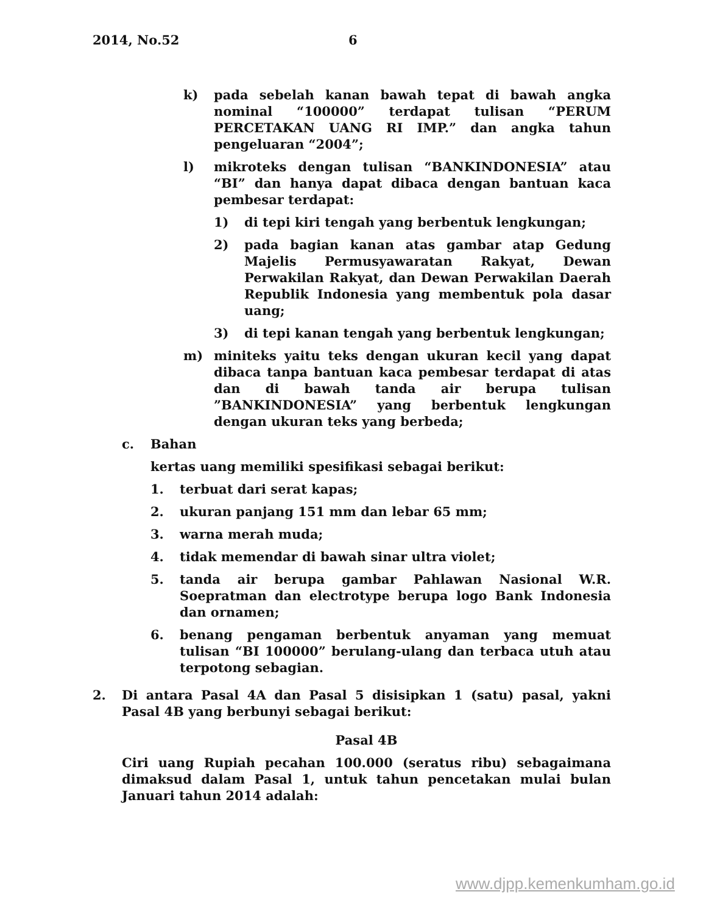2014, No.52 6
k) pada sebelah kanan bawah tepat di bawah angka nominal “100000” terdapat tulisan “PERUM PERCETAKAN UANG RI IMP.” dan angka tahun pengeluaran “2004”;
l) mikroteks dengan tulisan “BANKINDONESIA” atau “BI” dan hanya dapat dibaca dengan bantuan kaca pembesar terdapat:
1) di tepi kiri tengah yang berbentuk lengkungan;
2) pada bagian kanan atas gambar atap Gedung Majelis Permusyawaratan Rakyat, Dewan Perwakilan Rakyat, dan Dewan Perwakilan Daerah Republik Indonesia yang membentuk pola dasar uang;
3) di tepi kanan tengah yang berbentuk lengkungan;
m) miniteks yaitu teks dengan ukuran kecil yang dapat dibaca tanpa bantuan kaca pembesar terdapat di atas dan di bawah tanda air berupa tulisan ”BANKINDONESIA” yang berbentuk lengkungan dengan ukuran teks yang berbeda;
c. Bahan
kertas uang memiliki spesifikasi sebagai berikut:
1. terbuat dari serat kapas;
2. ukuran panjang 151 mm dan lebar 65 mm;
3. warna merah muda;
4. tidak memendar di bawah sinar ultra violet;
5. tanda air berupa gambar Pahlawan Nasional W.R. Soepratman dan electrotype berupa logo Bank Indonesia dan ornamen;
6. benang pengaman berbentuk anyaman yang memuat tulisan “BI 100000” berulang-ulang dan terbaca utuh atau terpotong sebagian.
2. Di antara Pasal 4A dan Pasal 5 disisipkan 1 (satu) pasal, yakni Pasal 4B yang berbunyi sebagai berikut:
Pasal 4B
Ciri uang Rupiah pecahan 100.000 (seratus ribu) sebagaimana dimaksud dalam Pasal 1, untuk tahun pencetakan mulai bulan Januari tahun 2014 adalah:
www.djpp.kemenkumham.go.id